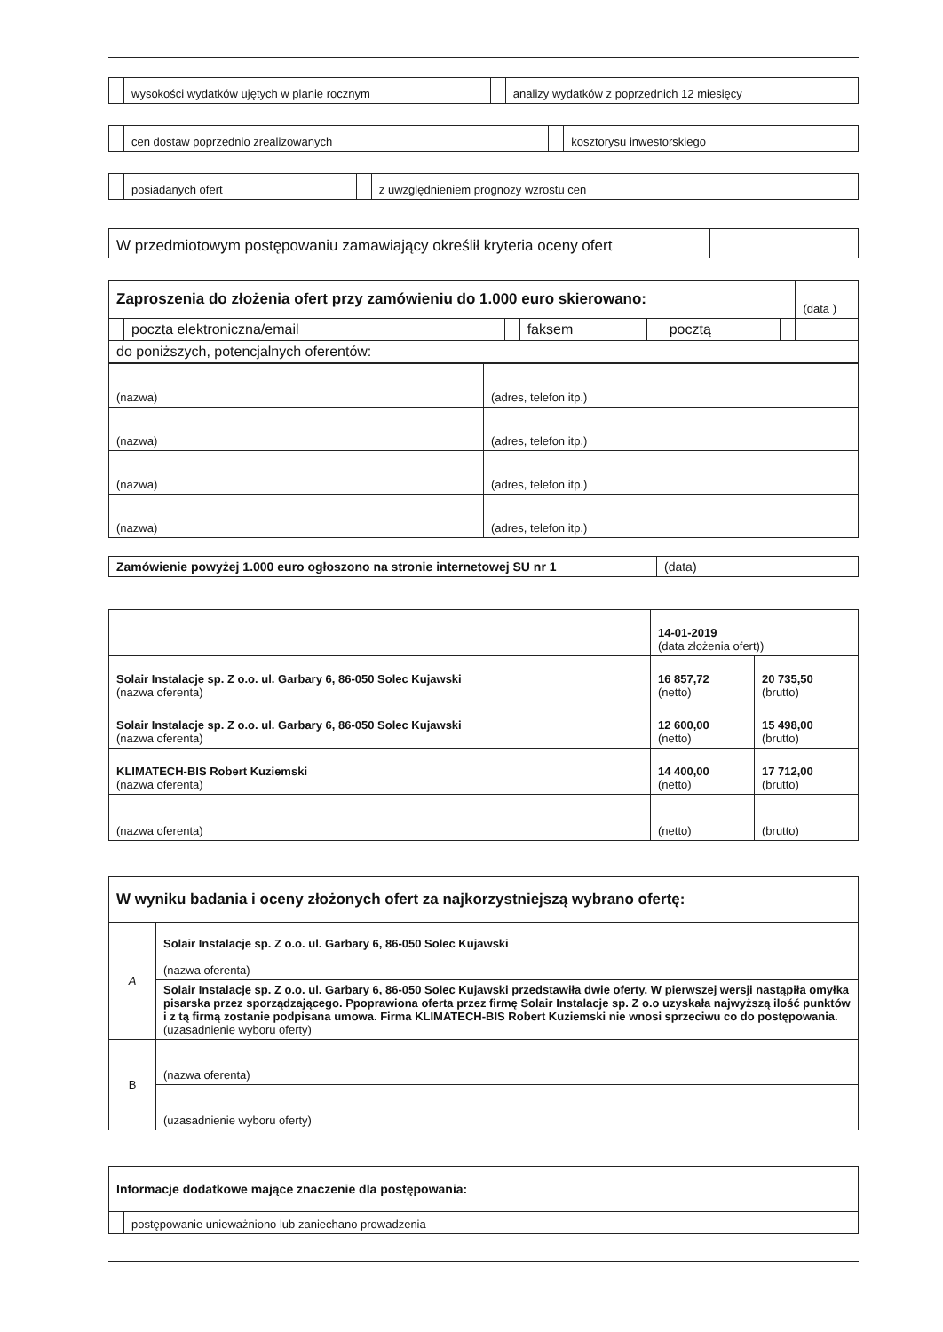| | wysokości wydatków ujętych w planie rocznym | | analizy wydatków z poprzednich 12 miesięcy |
| | cen dostaw poprzednio zrealizowanych | | kosztorysu inwestorskiego |
| | posiadanych ofert | | z uwzględnieniem prognozy wzrostu cen |
| W przedmiotowym postępowaniu zamawiający określił kryteria oceny ofert | |
| Zaproszenia do złożenia ofert przy zamówieniu do 1.000 euro skierowano: | | | | | | | (data ) |
| | poczta elektroniczna/email | | faksem | | pocztą | | |
| do poniższych, potencjalnych oferentów: | | | | | | | |
| (nazwa) | (adres, telefon itp.) |
| (nazwa) | (adres, telefon itp.) |
| (nazwa) | (adres, telefon itp.) |
| (nazwa) | (adres, telefon itp.) |
| Zamówienie powyżej 1.000 euro ogłoszono na stronie internetowej SU nr 1 | (data) |
| | 14-01-2019 (data złożenia ofert)) | |
| Solair Instalacje sp. Z o.o. ul. Garbary 6, 86-050 Solec Kujawski (nazwa oferenta) | 16 857,72 (netto) | 20 735,50 (brutto) |
| Solair Instalacje sp. Z o.o. ul. Garbary 6, 86-050 Solec Kujawski (nazwa oferenta) | 12 600,00 (netto) | 15 498,00 (brutto) |
| KLIMATECH-BIS Robert Kuziemski (nazwa oferenta) | 14 400,00 (netto) | 17 712,00 (brutto) |
| (nazwa oferenta) | (netto) | (brutto) |
| W wyniku badania i oceny złożonych ofert za najkorzystniejszą wybrano ofertę: | |
| A | Solair Instalacje sp. Z o.o. ul. Garbary 6, 86-050 Solec Kujawski (nazwa oferenta) |
| | Solair Instalacje sp. Z o.o. ul. Garbary 6, 86-050 Solec Kujawski przedstawiła dwie oferty. W pierwszej wersji nastąpiła omyłka pisarska przez sporządzającego. Ppoprawiona oferta przez firmę Solair Instalacje sp. Z o.o uzyskała najwyższą ilość punktów i z tą firmą zostanie podpisana umowa. Firma KLIMATECH-BIS Robert Kuziemski nie wnosi sprzeciwu co do postępowania. (uzasadnienie wyboru oferty) |
| B | (nazwa oferenta) |
| | (uzasadnienie wyboru oferty) |
| Informacje dodatkowe mające znaczenie dla postępowania: | |
| | postępowanie unieważniono lub zaniechano prowadzenia |